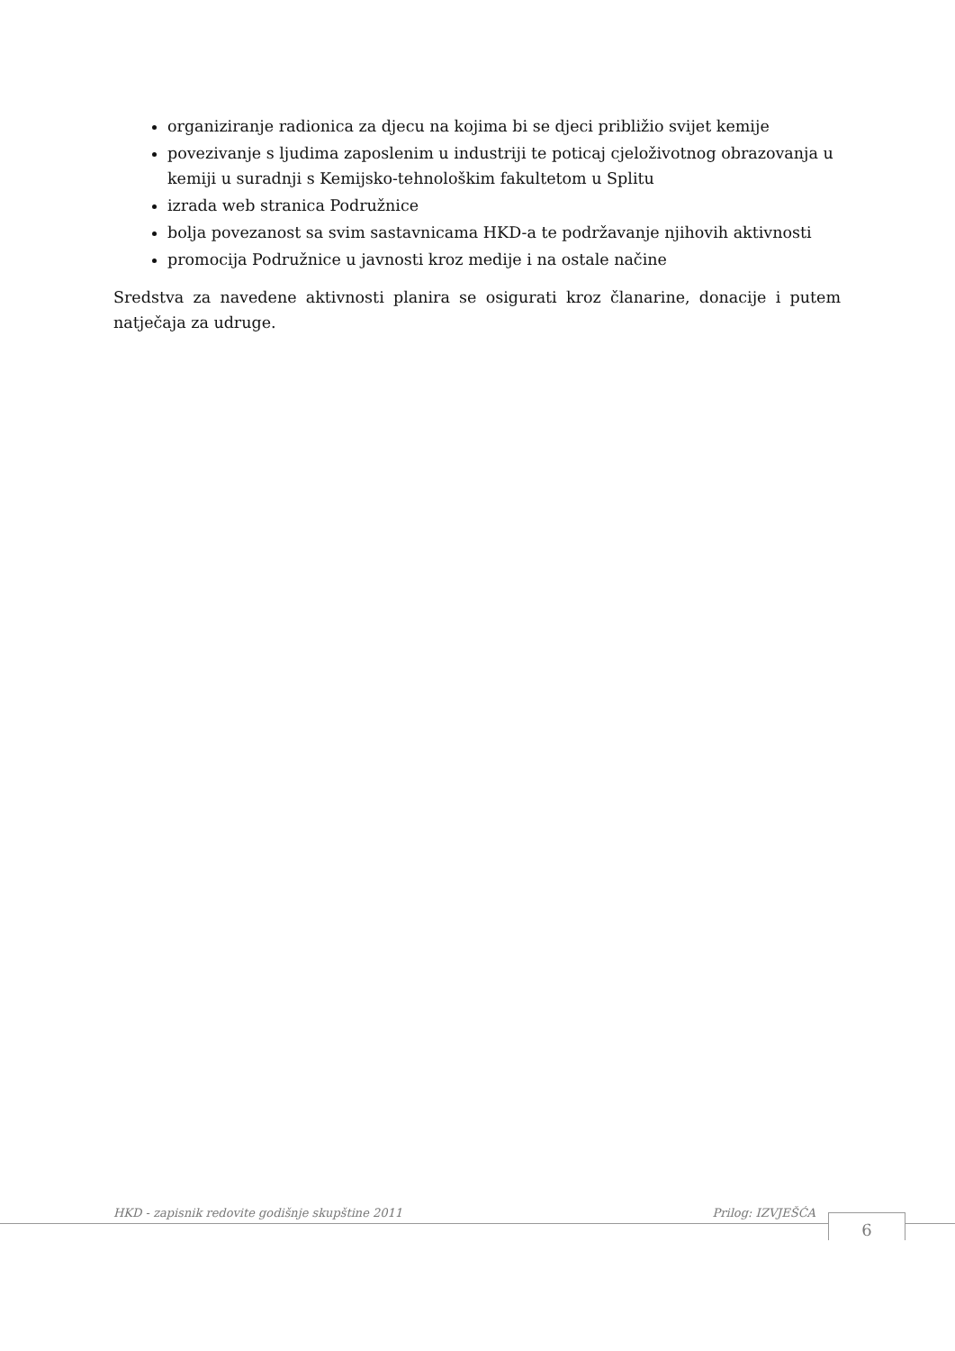organiziranje radionica za djecu na kojima bi se djeci približio svijet kemije
povezivanje s ljudima zaposlenim u industriji te poticaj cjeloživotnog obrazovanja u kemiji u suradnji s Kemijsko-tehnološkim fakultetom u Splitu
izrada web stranica Podružnice
bolja povezanost sa svim sastavnicama HKD-a te podržavanje njihovih aktivnosti
promocija Podružnice u javnosti kroz medije i na ostale načine
Sredstva za navedene aktivnosti planira se osigurati kroz članarine, donacije i putem natječaja za udruge.
HKD - zapisnik redovite godišnje skupštine 2011 Prilog: IZVJEŠĆA 6